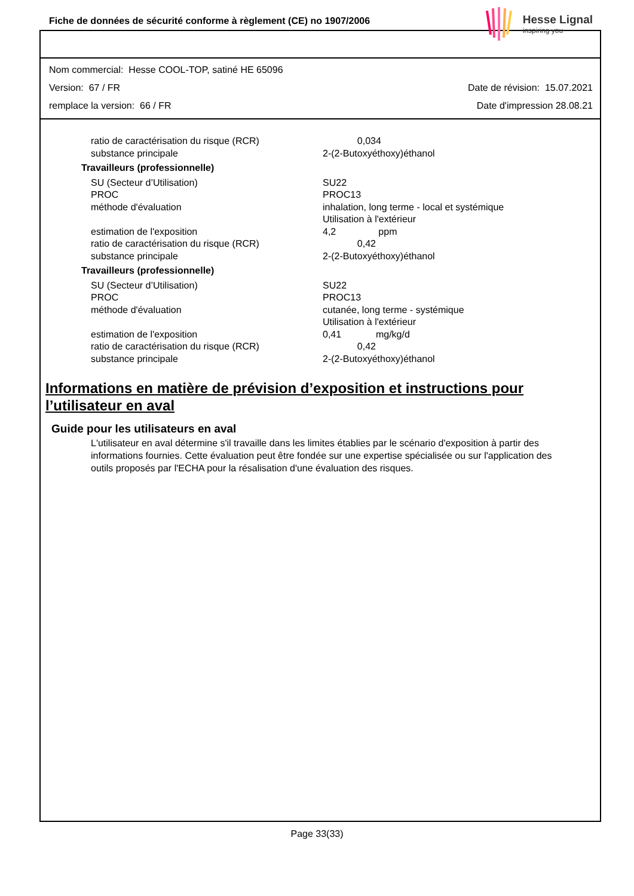Fiche de données de sécurité conforme à règlement (CE) no 1907/2006
Hesse Lignal
inspiring you
Nom commercial: Hesse COOL-TOP, satiné HE 65096
Version: 67 / FR Date de révision: 15.07.2021
remplace la version: 66 / FR Date d'impression 28.08.21
| ratio de caractérisation du risque (RCR) | 0,034 |
| substance principale | 2-(2-Butoxyéthoxy)éthanol |
| Travailleurs (professionnelle) | |
| SU (Secteur d’Utilisation) | SU22 |
| PROC | PROC13 |
| méthode d'évaluation | inhalation, long terme - local et systémique Utilisation à l'extérieur |
| estimation de l'exposition | 4,2 ppm |
| ratio de caractérisation du risque (RCR) | 0,42 |
| substance principale | 2-(2-Butoxyéthoxy)éthanol |
| Travailleurs (professionnelle) | |
| SU (Secteur d’Utilisation) | SU22 |
| PROC | PROC13 |
| méthode d'évaluation | cutanée, long terme - systémique Utilisation à l'extérieur |
| estimation de l'exposition | 0,41 mg/kg/d |
| ratio de caractérisation du risque (RCR) | 0,42 |
| substance principale | 2-(2-Butoxyéthoxy)éthanol |
Informations en matière de prévision d’exposition et instructions pour l’utilisateur en aval
Guide pour les utilisateurs en aval
L'utilisateur en aval détermine s'il travaille dans les limites établies par le scénario d'exposition à partir des informations fournies. Cette évaluation peut être fondée sur une expertise spécialisée ou sur l'application des outils proposés par l'ECHA pour la résalisation d'une évaluation des risques.
Page 33(33)